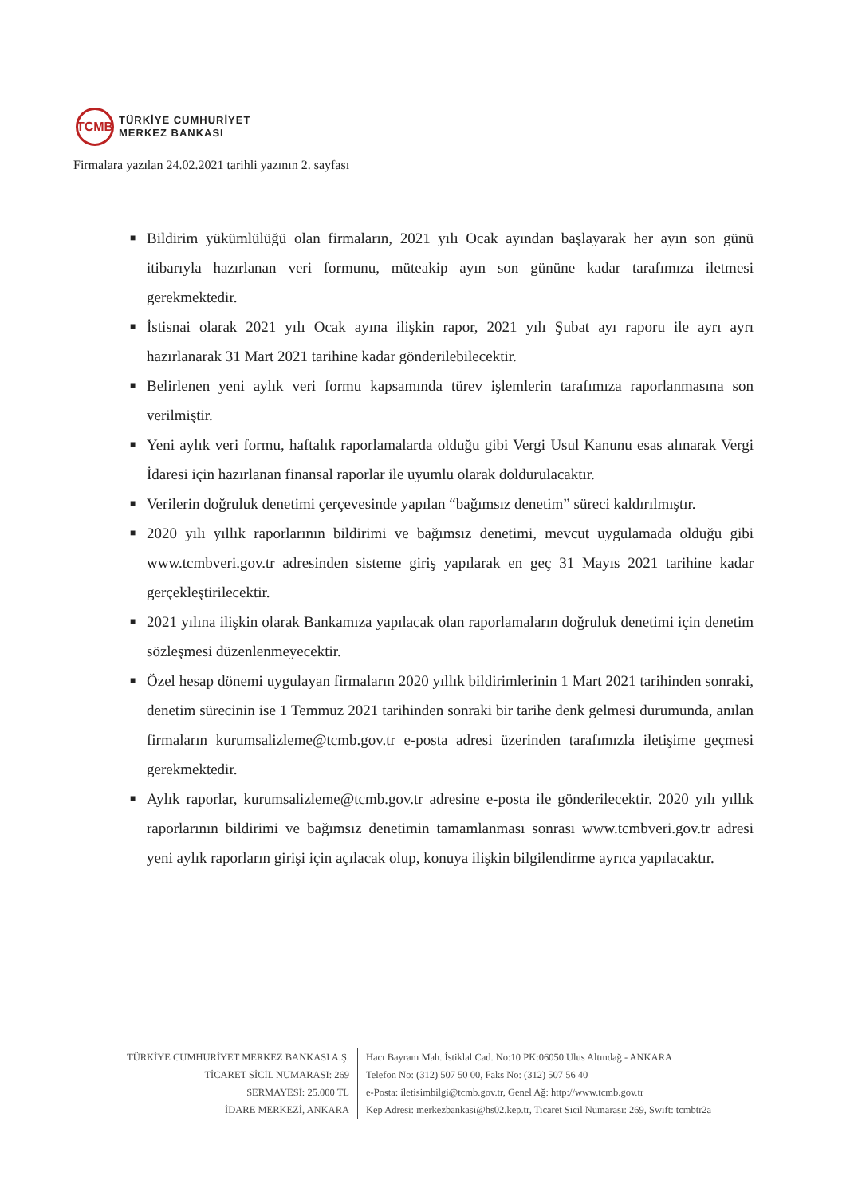TCMB
TÜRKİYE CUMHURİYET
MERKEZ BANKASI
Firmalara yazılan 24.02.2021 tarihli yazının 2. sayfası
■ Bildirim yükümlülüğü olan firmaların, 2021 yılı Ocak ayından başlayarak her ayın son günü itibarıyla hazırlanan veri formunu, müteakip ayın son gününe kadar tarafımıza iletmesi gerekmektedir.
■ İstisnai olarak 2021 yılı Ocak ayına ilişkin rapor, 2021 yılı Şubat ayı raporu ile ayrı ayrı hazırlanarak 31 Mart 2021 tarihine kadar gönderilebilecektir.
■ Belirlenen yeni aylık veri formu kapsamında türev işlemlerin tarafımıza raporlanmasına son verilmiştir.
■ Yeni aylık veri formu, haftalık raporlamalarda olduğu gibi Vergi Usul Kanunu esas alınarak Vergi İdaresi için hazırlanan finansal raporlar ile uyumlu olarak doldurulacaktır.
■ Verilerin doğruluk denetimi çerçevesinde yapılan “bağımsız denetim” süreci kaldırılmıştır.
■ 2020 yılı yıllık raporlarının bildirimi ve bağımsız denetimi, mevcut uygulamada olduğu gibi www.tcmbveri.gov.tr adresinden sisteme giriş yapılarak en geç 31 Mayıs 2021 tarihine kadar gerçekleştirilecektir.
■ 2021 yılına ilişkin olarak Bankamıza yapılacak olan raporlamaların doğruluk denetimi için denetim sözleşmesi düzenlenmeyecektir.
■ Özel hesap dönemi uygulayan firmaların 2020 yıllık bildirimlerinin 1 Mart 2021 tarihinden sonraki, denetim sürecinin ise 1 Temmuz 2021 tarihinden sonraki bir tarihe denk gelmesi durumunda, anılan firmaların kurumsalizleme@tcmb.gov.tr e-posta adresi üzerinden tarafımızla iletişime geçmesi gerekmektedir.
■ Aylık raporlar, kurumsalizleme@tcmb.gov.tr adresine e-posta ile gönderilecektir. 2020 yılı yıllık raporlarının bildirimi ve bağımsız denetimin tamamlanması sonrası www.tcmbveri.gov.tr adresi yeni aylık raporların girişi için açılacak olup, konuya ilişkin bilgilendirme ayrıca yapılacaktır.
TÜRKİYE CUMHURİYET MERKEZ BANKASI A.Ş.
TİCARET SİCİL NUMARASI: 269
SERMAYESİ: 25.000 TL
İDARE MERKEZİ, ANKARA
Hacı Bayram Mah. İstiklal Cad. No:10 PK:06050 Ulus Altındağ - ANKARA
Telefon No: (312) 507 50 00, Faks No: (312) 507 56 40
e-Posta: iletisimbilgi@tcmb.gov.tr, Genel Ağ: http://www.tcmb.gov.tr
Kep Adresi: merkezbankasi@hs02.kep.tr, Ticaret Sicil Numarası: 269, Swift: tcmbtr2a